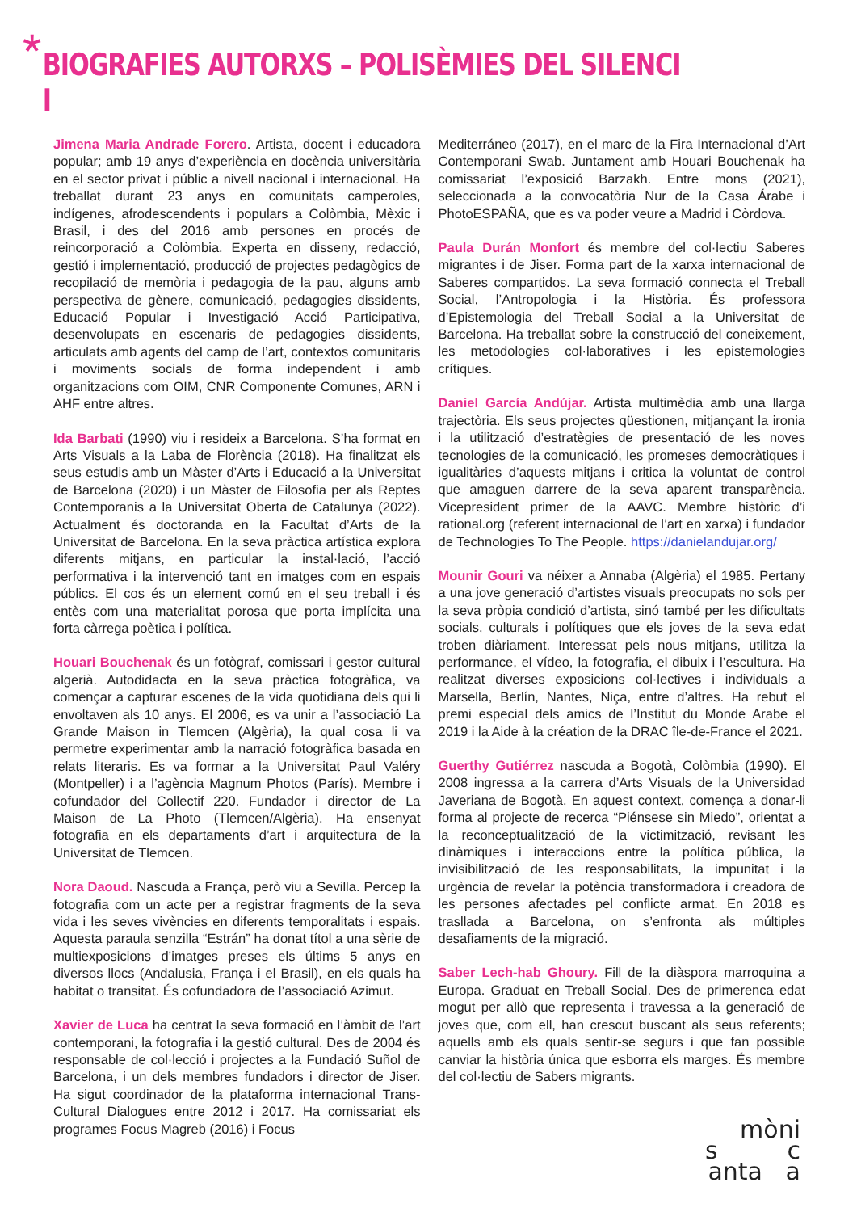*
BIOGRAFIES AUTORXS – POLISÈMIES DEL SILENCI I
Jimena Maria Andrade Forero. Artista, docent i educadora popular; amb 19 anys d’experiència en docència universitària en el sector privat i públic a nivell nacional i internacional. Ha treballat durant 23 anys en comunitats camperoles, indígenes, afrodescendents i populars a Colòmbia, Mèxic i Brasil, i des del 2016 amb persones en procés de reincorporació a Colòmbia. Experta en disseny, redacció, gestió i implementació, producció de projectes pedagògics de recopilació de memòria i pedagogia de la pau, alguns amb perspectiva de gènere, comunicació, pedagogies dissidents, Educació Popular i Investigació Acció Participativa, desenvolupats en escenaris de pedagogies dissidents, articulats amb agents del camp de l’art, contextos comunitaris i moviments socials de forma independent i amb organitzacions com OIM, CNR Componente Comunes, ARN i AHF entre altres.
Ida Barbati (1990) viu i resideix a Barcelona. S’ha format en Arts Visuals a la Laba de Florència (2018). Ha finalitzat els seus estudis amb un Màster d’Arts i Educació a la Universitat de Barcelona (2020) i un Màster de Filosofia per als Reptes Contemporanis a la Universitat Oberta de Catalunya (2022). Actualment és doctoranda en la Facultat d’Arts de la Universitat de Barcelona. En la seva pràctica artística explora diferents mitjans, en particular la instal·lació, l’acció performativa i la intervenció tant en imatges com en espais públics. El cos és un element comú en el seu treball i és entès com una materialitat porosa que porta implícita una forta càrrega poètica i política.
Houari Bouchenak és un fotògraf, comissari i gestor cultural algerià. Autodidacta en la seva pràctica fotogràfica, va començar a capturar escenes de la vida quotidiana dels qui li envoltaven als 10 anys. El 2006, es va unir a l’associació La Grande Maison in Tlemcen (Algèria), la qual cosa li va permetre experimentar amb la narració fotogràfica basada en relats literaris. Es va formar a la Universitat Paul Valéry (Montpeller) i a l’agència Magnum Photos (París). Membre i cofundador del Collectif 220. Fundador i director de La Maison de La Photo (Tlemcen/Algèria). Ha ensenyat fotografia en els departaments d’art i arquitectura de la Universitat de Tlemcen.
Nora Daoud. Nascuda a França, però viu a Sevilla. Percep la fotografia com un acte per a registrar fragments de la seva vida i les seves vivències en diferents temporalitats i espais. Aquesta paraula senzilla “Estrán” ha donat títol a una sèrie de multiexposicions d’imatges preses els últims 5 anys en diversos llocs (Andalusia, França i el Brasil), en els quals ha habitat o transitat. És cofundadora de l’associació Azimut.
Xavier de Luca ha centrat la seva formació en l’àmbit de l’art contemporani, la fotografia i la gestió cultural. Des de 2004 és responsable de col·lecció i projectes a la Fundació Suñol de Barcelona, i un dels membres fundadors i director de Jiser. Ha sigut coordinador de la plataforma internacional Trans-Cultural Dialogues entre 2012 i 2017. Ha comissariat els programes Focus Magreb (2016) i Focus
Mediterráneo (2017), en el marc de la Fira Internacional d’Art Contemporani Swab. Juntament amb Houari Bouchenak ha comissariat l’exposició Barzakh. Entre mons (2021), seleccionada a la convocatòria Nur de la Casa Árabe i PhotoESPAÑA, que es va poder veure a Madrid i Còrdova.
Paula Durán Monfort és membre del col·lectiu Saberes migrantes i de Jiser. Forma part de la xarxa internacional de Saberes compartidos. La seva formació connecta el Treball Social, l’Antropologia i la Història. És professora d’Epistemologia del Treball Social a la Universitat de Barcelona. Ha treballat sobre la construcció del coneixement, les metodologies col·laboratives i les epistemologies crítiques.
Daniel García Andújar. Artista multimèdia amb una llarga trajectòria. Els seus projectes qüestionen, mitjançant la ironia i la utilització d’estratègies de presentació de les noves tecnologies de la comunicació, les promeses democràtiques i igualitàries d’aquests mitjans i critica la voluntat de control que amaguen darrere de la seva aparent transparència. Vicepresident primer de la AAVC. Membre històric d’i rational.org (referent internacional de l’art en xarxa) i fundador de Technologies To The People. https://danielandujar.org/
Mounir Gouri va néixer a Annaba (Algèria) el 1985. Pertany a una jove generació d’artistes visuals preocupats no sols per la seva pròpia condició d’artista, sinó també per les dificultats socials, culturals i polítiques que els joves de la seva edat troben diàriament. Interessat pels nous mitjans, utilitza la performance, el vídeo, la fotografia, el dibuix i l’escultura. Ha realitzat diverses exposicions col·lectives i individuals a Marsella, Berlín, Nantes, Niça, entre d’altres. Ha rebut el premi especial dels amics de l’Institut du Monde Arabe el 2019 i la Aide à la création de la DRAC île-de-France el 2021.
Guerthy Gutiérrez nascuda a Bogotà, Colòmbia (1990). El 2008 ingressa a la carrera d’Arts Visuals de la Universidad Javeriana de Bogotà. En aquest context, comença a donar-li forma al projecte de recerca “Piénsese sin Miedo”, orientat a la reconceptualització de la victimització, revisant les dinàmiques i interaccions entre la política pública, la invisibilització de les responsabilitats, la impunitat i la urgència de revelar la potència transformadora i creadora de les persones afectades pel conflicte armat. En 2018 es trasllada a Barcelona, on s’enfronta als múltiples desafiaments de la migració.
Saber Lech-hab Ghoury. Fill de la diàspora marroquina a Europa. Graduat en Treball Social. Des de primerenca edat mogut per allò que representa i travessa a la generació de joves que, com ell, han crescut buscant als seus referents; aquells amb els quals sentir-se segurs i que fan possible canviar la història única que esborra els marges. És membre del col·lectiu de Sabers migrants.
mòni
s c
anta a